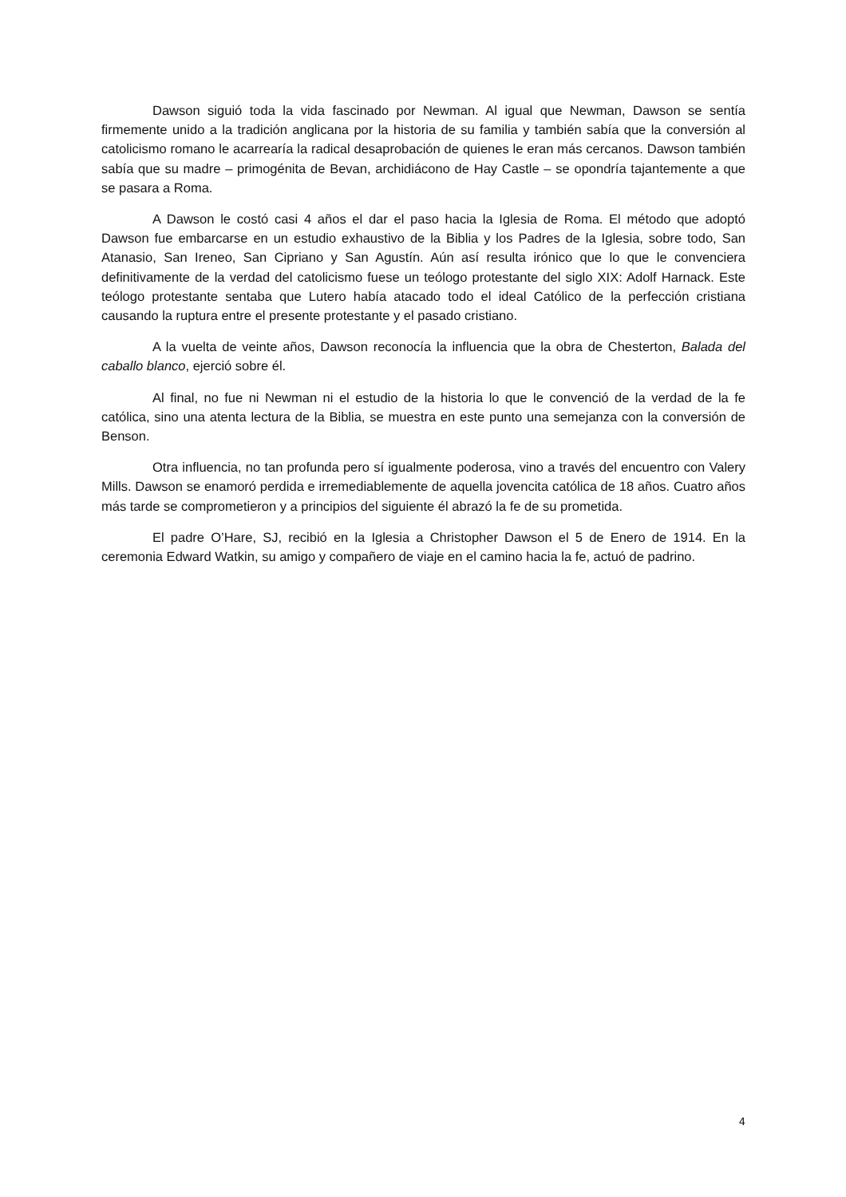Dawson siguió toda la vida fascinado por Newman. Al igual que Newman, Dawson se sentía firmemente unido a la tradición anglicana por la historia de su familia y también sabía que la conversión al catolicismo romano le acarrearía la radical desaprobación de quienes le eran más cercanos. Dawson también sabía que su madre – primogénita de Bevan, archidiácono de Hay Castle – se opondría tajantemente a que se pasara a Roma.
A Dawson le costó casi 4 años el dar el paso hacia la Iglesia de Roma. El método que adoptó Dawson fue embarcarse en un estudio exhaustivo de la Biblia y los Padres de la Iglesia, sobre todo, San Atanasio, San Ireneo, San Cipriano y San Agustín. Aún así resulta irónico que lo que le convenciera definitivamente de la verdad del catolicismo fuese un teólogo protestante del siglo XIX: Adolf Harnack. Este teólogo protestante sentaba que Lutero había atacado todo el ideal Católico de la perfección cristiana causando la ruptura entre el presente protestante y el pasado cristiano.
A la vuelta de veinte años, Dawson reconocía la influencia que la obra de Chesterton, Balada del caballo blanco, ejerció sobre él.
Al final, no fue ni Newman ni el estudio de la historia lo que le convenció de la verdad de la fe católica, sino una atenta lectura de la Biblia, se muestra en este punto una semejanza con la conversión de Benson.
Otra influencia, no tan profunda pero sí igualmente poderosa, vino a través del encuentro con Valery Mills. Dawson se enamoró perdida e irremediablemente de aquella jovencita católica de 18 años. Cuatro años más tarde se comprometieron y a principios del siguiente él abrazó la fe de su prometida.
El padre O’Hare, SJ, recibió en la Iglesia a Christopher Dawson el 5 de Enero de 1914. En la ceremonia Edward Watkin, su amigo y compañero de viaje en el camino hacia la fe, actuó de padrino.
4